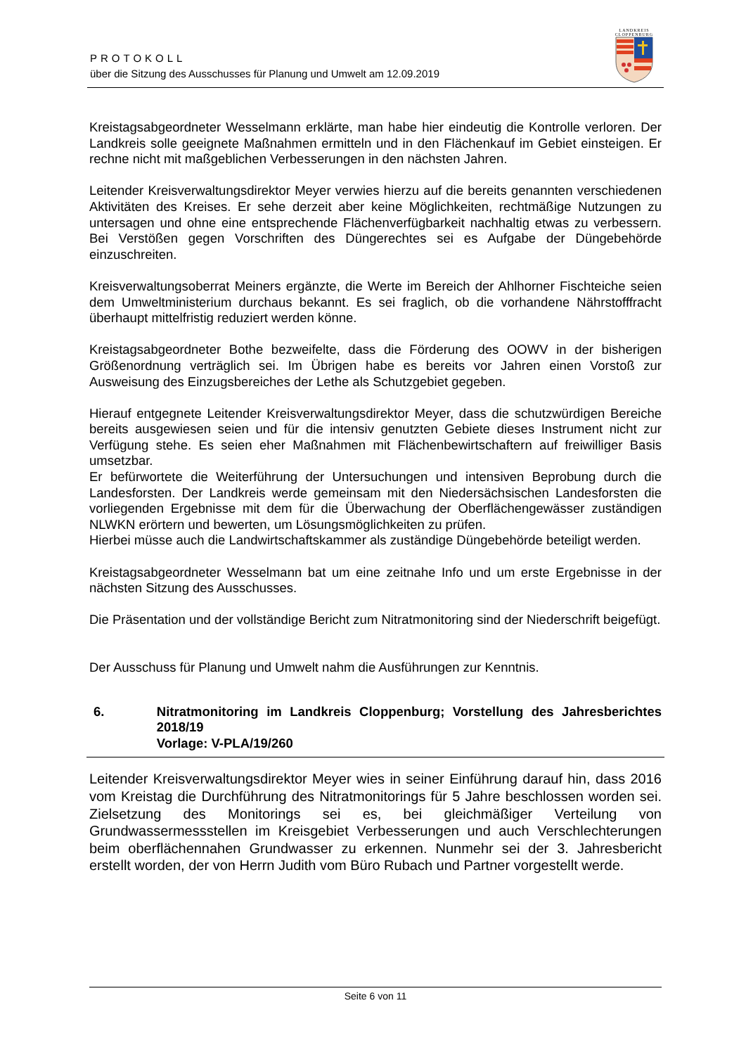PROTOKOLL
über die Sitzung des Ausschusses für Planung und Umwelt am 12.09.2019
LANDKREIS
CLOPPENBURG
Kreistagsabgeordneter Wesselmann erklärte, man habe hier eindeutig die Kontrolle verloren. Der Landkreis solle geeignete Maßnahmen ermitteln und in den Flächenkauf im Gebiet einsteigen. Er rechne nicht mit maßgeblichen Verbesserungen in den nächsten Jahren.
Leitender Kreisverwaltungsdirektor Meyer verwies hierzu auf die bereits genannten verschiedenen Aktivitäten des Kreises. Er sehe derzeit aber keine Möglichkeiten, rechtmäßige Nutzungen zu untersagen und ohne eine entsprechende Flächenverfügbarkeit nachhaltig etwas zu verbessern. Bei Verstößen gegen Vorschriften des Düngerechtes sei es Aufgabe der Düngebehörde einzuschreiten.
Kreisverwaltungsoberrat Meiners ergänzte, die Werte im Bereich der Ahlhorner Fischteiche seien dem Umweltministerium durchaus bekannt. Es sei fraglich, ob die vorhandene Nährstofffracht überhaupt mittelfristig reduziert werden könne.
Kreistagsabgeordneter Bothe bezweifelte, dass die Förderung des OOWV in der bisherigen Größenordnung verträglich sei. Im Übrigen habe es bereits vor Jahren einen Vorstoß zur Ausweisung des Einzugsbereiches der Lethe als Schutzgebiet gegeben.
Hierauf entgegnete Leitender Kreisverwaltungsdirektor Meyer, dass die schutzwürdigen Bereiche bereits ausgewiesen seien und für die intensiv genutzten Gebiete dieses Instrument nicht zur Verfügung stehe. Es seien eher Maßnahmen mit Flächenbewirtschaftern auf freiwilliger Basis umsetzbar.
Er befürwortete die Weiterführung der Untersuchungen und intensiven Beprobung durch die Landesforsten. Der Landkreis werde gemeinsam mit den Niedersächsischen Landesforsten die vorliegenden Ergebnisse mit dem für die Überwachung der Oberflächengewässer zuständigen NLWKN erörtern und bewerten, um Lösungsmöglichkeiten zu prüfen.
Hierbei müsse auch die Landwirtschaftskammer als zuständige Düngebehörde beteiligt werden.
Kreistagsabgeordneter Wesselmann bat um eine zeitnahe Info und um erste Ergebnisse in der nächsten Sitzung des Ausschusses.
Die Präsentation und der vollständige Bericht zum Nitratmonitoring sind der Niederschrift beigefügt.
Der Ausschuss für Planung und Umwelt nahm die Ausführungen zur Kenntnis.
6. Nitratmonitoring im Landkreis Cloppenburg; Vorstellung des Jahresberichtes 2018/19
Vorlage: V-PLA/19/260
Leitender Kreisverwaltungsdirektor Meyer wies in seiner Einführung darauf hin, dass 2016 vom Kreistag die Durchführung des Nitratmonitorings für 5 Jahre beschlossen worden sei. Zielsetzung des Monitorings sei es, bei gleichmäßiger Verteilung von Grundwassermessstellen im Kreisgebiet Verbesserungen und auch Verschlechterungen beim oberflächennahen Grundwasser zu erkennen. Nunmehr sei der 3. Jahresbericht erstellt worden, der von Herrn Judith vom Büro Rubach und Partner vorgestellt werde.
Seite 6 von 11